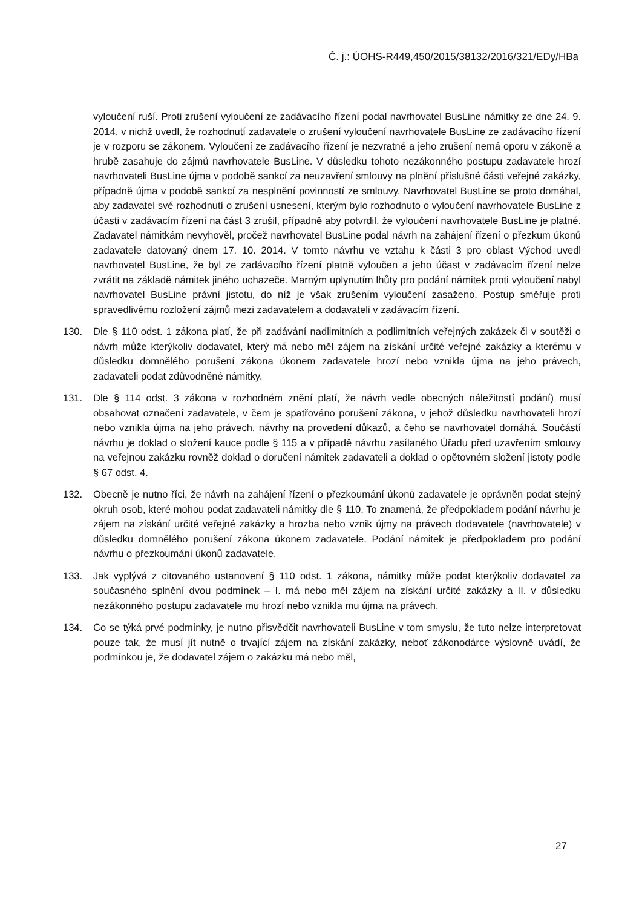Č. j.: ÚOHS-R449,450/2015/38132/2016/321/EDy/HBa
vyloučení ruší. Proti zrušení vyloučení ze zadávacího řízení podal navrhovatel BusLine námitky ze dne 24. 9. 2014, v nichž uvedl, že rozhodnutí zadavatele o zrušení vyloučení navrhovatele BusLine ze zadávacího řízení je v rozporu se zákonem. Vyloučení ze zadávacího řízení je nezvratné a jeho zrušení nemá oporu v zákoně a hrubě zasahuje do zájmů navrhovatele BusLine. V důsledku tohoto nezákonného postupu zadavatele hrozí navrhovateli BusLine újma v podobě sankcí za neuzavření smlouvy na plnění příslušné části veřejné zakázky, případně újma v podobě sankcí za nesplnění povinností ze smlouvy. Navrhovatel BusLine se proto domáhal, aby zadavatel své rozhodnutí o zrušení usnesení, kterým bylo rozhodnuto o vyloučení navrhovatele BusLine z účasti v zadávacím řízení na část 3 zrušil, případně aby potvrdil, že vyloučení navrhovatele BusLine je platné. Zadavatel námitkám nevyhověl, pročež navrhovatel BusLine podal návrh na zahájení řízení o přezkum úkonů zadavatele datovaný dnem 17. 10. 2014. V tomto návrhu ve vztahu k části 3 pro oblast Východ uvedl navrhovatel BusLine, že byl ze zadávacího řízení platně vyloučen a jeho účast v zadávacím řízení nelze zvrátit na základě námitek jiného uchazeče. Marným uplynutím lhůty pro podání námitek proti vyloučení nabyl navrhovatel BusLine právní jistotu, do níž je však zrušením vyloučení zasaženo. Postup směřuje proti spravedlivému rozložení zájmů mezi zadavatelem a dodavateli v zadávacím řízení.
130. Dle § 110 odst. 1 zákona platí, že při zadávání nadlimitních a podlimitních veřejných zakázek či v soutěži o návrh může kterýkoliv dodavatel, který má nebo měl zájem na získání určité veřejné zakázky a kterému v důsledku domnělého porušení zákona úkonem zadavatele hrozí nebo vznikla újma na jeho právech, zadavateli podat zdůvodněné námitky.
131. Dle § 114 odst. 3 zákona v rozhodném znění platí, že návrh vedle obecných náležitostí podání) musí obsahovat označení zadavatele, v čem je spatřováno porušení zákona, v jehož důsledku navrhovateli hrozí nebo vznikla újma na jeho právech, návrhy na provedení důkazů, a čeho se navrhovatel domáhá. Součástí návrhu je doklad o složení kauce podle § 115 a v případě návrhu zasílaného Úřadu před uzavřením smlouvy na veřejnou zakázku rovněž doklad o doručení námitek zadavateli a doklad o opětovném složení jistoty podle § 67 odst. 4.
132. Obecně je nutno říci, že návrh na zahájení řízení o přezkoumání úkonů zadavatele je oprávněn podat stejný okruh osob, které mohou podat zadavateli námitky dle § 110. To znamená, že předpokladem podání návrhu je zájem na získání určité veřejné zakázky a hrozba nebo vznik újmy na právech dodavatele (navrhovatele) v důsledku domnělého porušení zákona úkonem zadavatele. Podání námitek je předpokladem pro podání návrhu o přezkoumání úkonů zadavatele.
133. Jak vyplývá z citovaného ustanovení § 110 odst. 1 zákona, námitky může podat kterýkoliv dodavatel za současného splnění dvou podmínek – I. má nebo měl zájem na získání určité zakázky a II. v důsledku nezákonného postupu zadavatele mu hrozí nebo vznikla mu újma na právech.
134. Co se týká prvé podmínky, je nutno přisvědčit navrhovateli BusLine v tom smyslu, že tuto nelze interpretovat pouze tak, že musí jít nutně o trvající zájem na získání zakázky, neboť zákonodárce výslovně uvádí, že podmínkou je, že dodavatel zájem o zakázku má nebo měl,
27